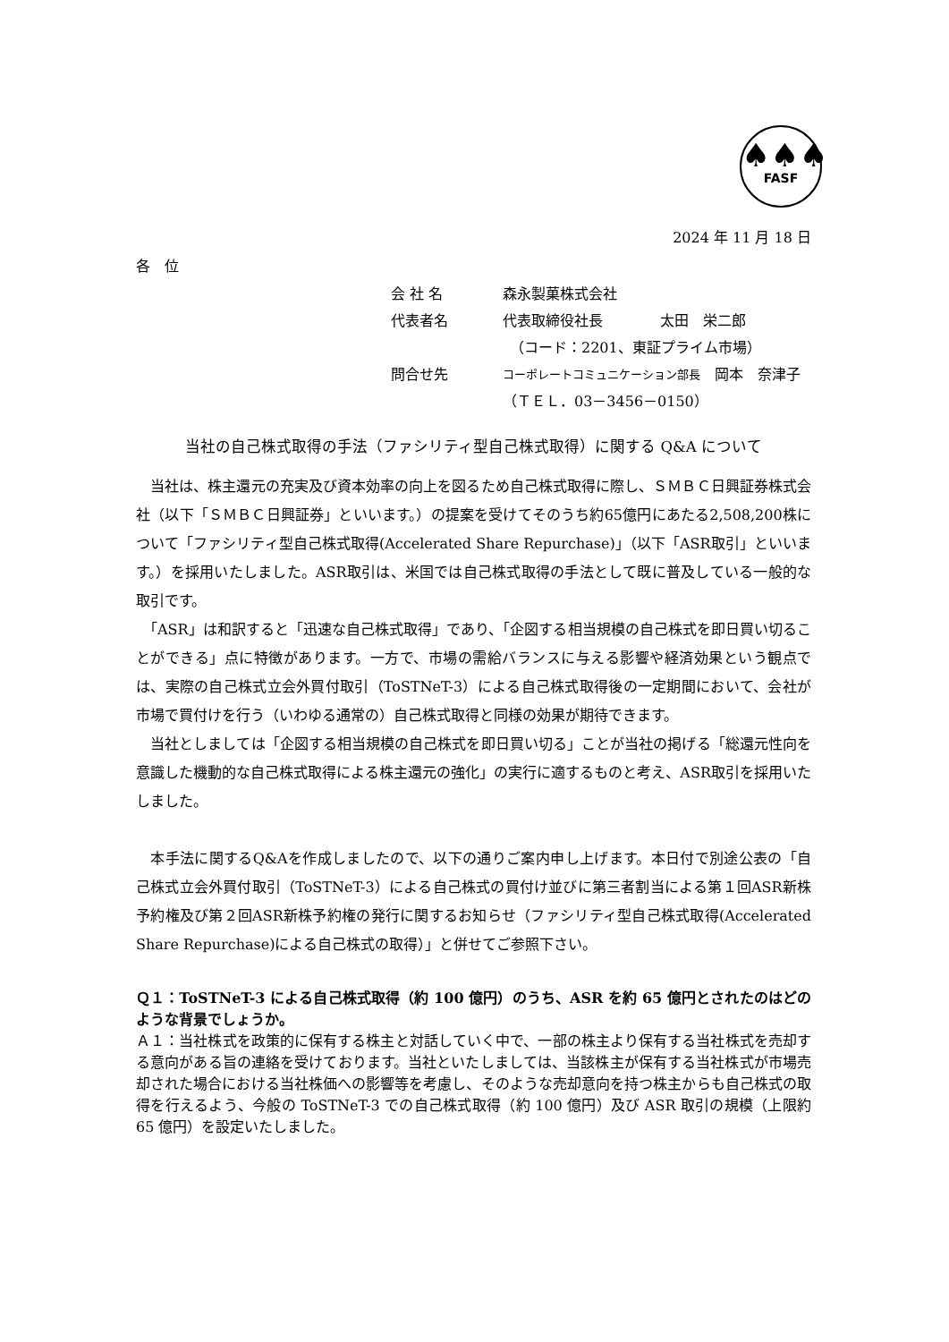♠♠♠
FASF
2024 年 11 月 18 日
各　位
会 社 名 森永製菓株式会社
代表者名 代表取締役社長　　　　太田　栄二郎
　（コード：2201、東証プライム市場）
問合せ先 コーポレートコミュニケーション部長　岡本　奈津子
（ＴＥＬ．03－3456－0150）
当社の自己株式取得の手法（ファシリティ型自己株式取得）に関する Q&A について
　当社は、株主還元の充実及び資本効率の向上を図るため自己株式取得に際し、ＳＭＢＣ日興証券株式会社（以下「ＳＭＢＣ日興証券」といいます。）の提案を受けてそのうち約65億円にあたる2,508,200株について「ファシリティ型自己株式取得(Accelerated Share Repurchase)」（以下「ASR取引」といいます。）を採用いたしました。ASR取引は、米国では自己株式取得の手法として既に普及している一般的な取引です。
　「ASR」は和訳すると「迅速な自己株式取得」であり、「企図する相当規模の自己株式を即日買い切ることができる」点に特徴があります。一方で、市場の需給バランスに与える影響や経済効果という観点では、実際の自己株式立会外買付取引（ToSTNeT-3）による自己株式取得後の一定期間において、会社が市場で買付けを行う（いわゆる通常の）自己株式取得と同様の効果が期待できます。
　当社としましては「企図する相当規模の自己株式を即日買い切る」ことが当社の掲げる「総還元性向を意識した機動的な自己株式取得による株主還元の強化」の実行に適するものと考え、ASR取引を採用いたしました。
　本手法に関するQ&Aを作成しましたので、以下の通りご案内申し上げます。本日付で別途公表の「自己株式立会外買付取引（ToSTNeT-3）による自己株式の買付け並びに第三者割当による第１回ASR新株予約権及び第２回ASR新株予約権の発行に関するお知らせ（ファシリティ型自己株式取得(Accelerated Share Repurchase)による自己株式の取得）」と併せてご参照下さい。
Ｑ１：ToSTNeT-3 による自己株式取得（約 100 億円）のうち、ASR を約 65 億円とされたのはどのような背景でしょうか。
Ａ１：当社株式を政策的に保有する株主と対話していく中で、一部の株主より保有する当社株式を売却する意向がある旨の連絡を受けております。当社といたしましては、当該株主が保有する当社株式が市場売却された場合における当社株価への影響等を考慮し、そのような売却意向を持つ株主からも自己株式の取得を行えるよう、今般の ToSTNeT-3 での自己株式取得（約 100 億円）及び ASR 取引の規模（上限約 65 億円）を設定いたしました。